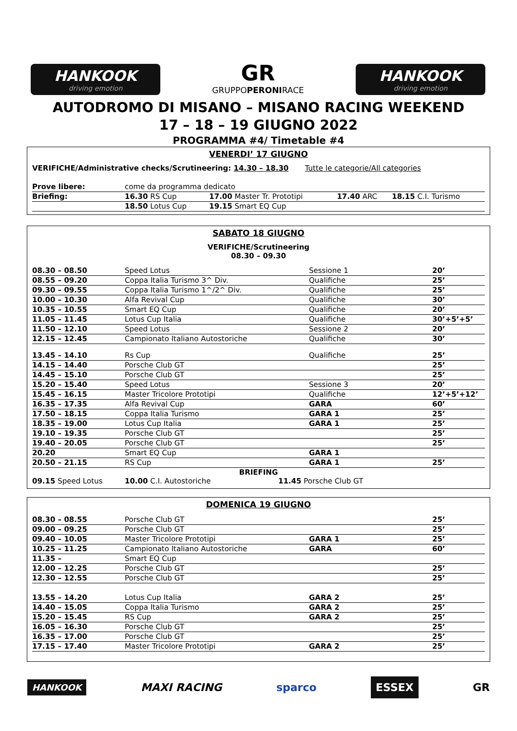HANKOOK
driving emotion
GR
GRUPPOPERONIRACE
HANKOOK
driving emotion
AUTODROMO DI MISANO – MISANO RACING WEEKEND
17 – 18 – 19 GIUGNO 2022
PROGRAMMA #4/ Timetable #4
VENERDI’ 17 GIUGNO
VERIFICHE/Administrative checks/Scrutineering: 14.30 – 18.30 Tutte le categorie/All categories
| Prove libere: | come da programma dedicato | | | |
| Briefing: | 16.30 RS Cup | 17.00 Master Tr. Prototipi | 17.40 ARC | 18.15 C.I. Turismo |
| | 18.50 Lotus Cup | 19.15 Smart EQ Cup | | |
SABATO 18 GIUGNO
VERIFICHE/Scrutineering
08.30 – 09.30
| 08.30 – 08.50 | Speed Lotus | Sessione 1 | 20’ |
| 08.55 – 09.20 | Coppa Italia Turismo 3^ Div. | Qualifiche | 25’ |
| 09.30 – 09.55 | Coppa Italia Turismo 1^/2^ Div. | Qualifiche | 25’ |
| 10.00 – 10.30 | Alfa Revival Cup | Qualifiche | 30’ |
| 10.35 – 10.55 | Smart EQ Cup | Qualifiche | 20’ |
| 11.05 – 11.45 | Lotus Cup Italia | Qualifiche | 30’+5’+5’ |
| 11.50 – 12.10 | Speed Lotus | Sessione 2 | 20’ |
| 12.15 – 12.45 | Campionato Italiano Autostoriche | Qualifiche | 30’ |
| 13.45 – 14.10 | Rs Cup | Qualifiche | 25’ |
| 14.15 – 14.40 | Porsche Club GT | | 25’ |
| 14.45 – 15.10 | Porsche Club GT | | 25’ |
| 15.20 – 15.40 | Speed Lotus | Sessione 3 | 20’ |
| 15.45 – 16.15 | Master Tricolore Prototipi | Qualifiche | 12’+5’+12’ |
| 16.35 – 17.35 | Alfa Revival Cup | GARA | 60’ |
| 17.50 – 18.15 | Coppa Italia Turismo | GARA 1 | 25’ |
| 18.35 – 19.00 | Lotus Cup Italia | GARA 1 | 25’ |
| 19.10 – 19.35 | Porsche Club GT | | 25’ |
| 19.40 – 20.05 | Porsche Club GT | | 25’ |
| 20.20 | Smart EQ Cup | GARA 1 | |
| 20.50 – 21.15 | RS Cup | GARA 1 | 25’ |
BRIEFING
09.15 Speed Lotus 10.00 C.I. Autostoriche 11.45 Porsche Club GT
DOMENICA 19 GIUGNO
| 08.30 – 08.55 | Porsche Club GT | | 25’ |
| 09.00 – 09.25 | Porsche Club GT | | 25’ |
| 09.40 – 10.05 | Master Tricolore Prototipi | GARA 1 | 25’ |
| 10.25 – 11.25 | Campionato Italiano Autostoriche | GARA | 60’ |
| 11.35 – | Smart EQ Cup | | |
| 12.00 – 12.25 | Porsche Club GT | | 25’ |
| 12.30 – 12.55 | Porsche Club GT | | 25’ |
| 13.55 – 14.20 | Lotus Cup Italia | GARA 2 | 25’ |
| 14.40 – 15.05 | Coppa Italia Turismo | GARA 2 | 25’ |
| 15.20 – 15.45 | RS Cup | GARA 2 | 25’ |
| 16.05 – 16.30 | Porsche Club GT | | 25’ |
| 16.35 – 17.00 | Porsche Club GT | | 25’ |
| 17.15 – 17.40 | Master Tricolore Prototipi | GARA 2 | 25’ |
HANKOOK MAXI RACING sparco ESSEX GR